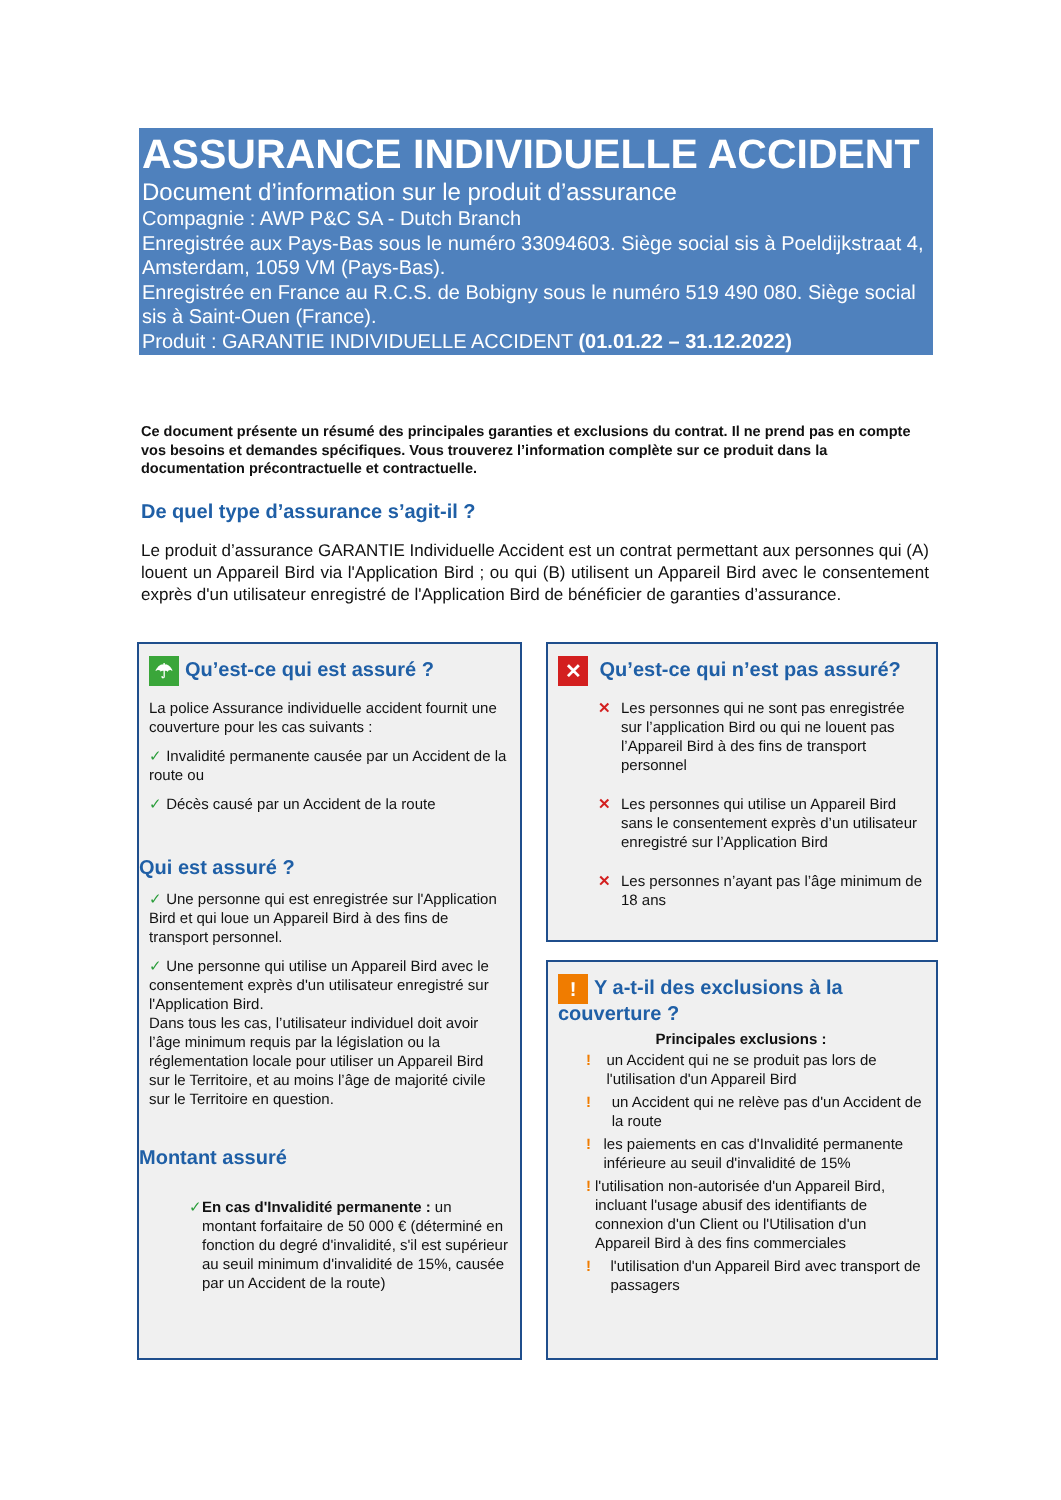ASSURANCE INDIVIDUELLE ACCIDENT
Document d’information sur le produit d’assurance
Compagnie : AWP P&C SA - Dutch Branch
Enregistrée aux Pays-Bas sous le numéro 33094603. Siège social sis à Poeldijkstraat 4, Amsterdam, 1059 VM (Pays-Bas).
Enregistrée en France au R.C.S. de Bobigny sous le numéro 519 490 080. Siège social sis à Saint-Ouen (France).
Produit : GARANTIE INDIVIDUELLE ACCIDENT (01.01.22 – 31.12.2022)
Ce document présente un résumé des principales garanties et exclusions du contrat. Il ne prend pas en compte vos besoins et demandes spécifiques. Vous trouverez l’information complète sur ce produit dans la documentation précontractuelle et contractuelle.
De quel type d’assurance s’agit-il ?
Le produit d’assurance GARANTIE Individuelle Accident est un contrat permettant aux personnes qui (A) louent un Appareil Bird via l'Application Bird ; ou qui (B) utilisent un Appareil Bird avec le consentement exprès d'un utilisateur enregistré de l'Application Bird de bénéficier de garanties d’assurance.
☂ Qu’est-ce qui est assuré ?
La police Assurance individuelle accident fournit une couverture pour les cas suivants :
✓ Invalidité permanente causée par un Accident de la route ou
✓ Décès causé par un Accident de la route
Qui est assuré ?
✓ Une personne qui est enregistrée sur l'Application Bird et qui loue un Appareil Bird à des fins de transport personnel.
✓ Une personne qui utilise un Appareil Bird avec le consentement exprès d'un utilisateur enregistré sur l'Application Bird.
Dans tous les cas, l’utilisateur individuel doit avoir l’âge minimum requis par la législation ou la réglementation locale pour utiliser un Appareil Bird sur le Territoire, et au moins l’âge de majorité civile sur le Territoire en question.
Montant assuré
✓ En cas d'Invalidité permanente : un montant forfaitaire de 50 000 € (déterminé en fonction du degré d'invalidité, s'il est supérieur au seuil minimum d'invalidité de 15%, causée par un Accident de la route)
✕ Qu’est-ce qui n’est pas assuré?
✕ Les personnes qui ne sont pas enregistrée sur l’application Bird ou qui ne louent pas l’Appareil Bird à des fins de transport personnel
✕ Les personnes qui utilise un Appareil Bird sans le consentement exprès d’un utilisateur enregistré sur l’Application Bird
✕ Les personnes n’ayant pas l’âge minimum de 18 ans
! Y a-t-il des exclusions à la couverture ?
Principales exclusions :
! un Accident qui ne se produit pas lors de l'utilisation d'un Appareil Bird
! un Accident qui ne relève pas d'un Accident de la route
! les paiements en cas d'Invalidité permanente inférieure au seuil d'invalidité de 15%
! l'utilisation non-autorisée d'un Appareil Bird, incluant l'usage abusif des identifiants de connexion d'un Client ou l'Utilisation d'un Appareil Bird à des fins commerciales
! l'utilisation d'un Appareil Bird avec transport de passagers